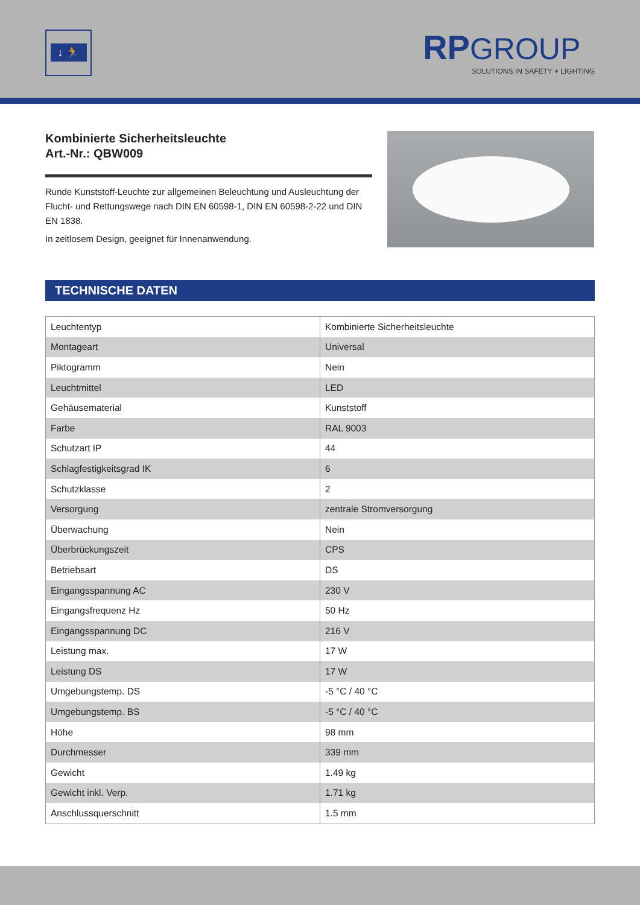↓ 🏃
RP GROUP
SOLUTIONS IN SAFETY + LIGHTING
Kombinierte Sicherheitsleuchte
Art.-Nr.: QBW009
Runde Kunststoff-Leuchte zur allgemeinen Beleuchtung und Ausleuchtung der Flucht- und Rettungswege nach DIN EN 60598-1, DIN EN 60598-2-22 und DIN EN 1838.
In zeitlosem Design, geeignet für Innenanwendung.
TECHNISCHE DATEN
| Leuchtentyp | Kombinierte Sicherheitsleuchte |
| Montageart | Universal |
| Piktogramm | Nein |
| Leuchtmittel | LED |
| Gehäusematerial | Kunststoff |
| Farbe | RAL 9003 |
| Schutzart IP | 44 |
| Schlagfestigkeitsgrad IK | 6 |
| Schutzklasse | 2 |
| Versorgung | zentrale Stromversorgung |
| Überwachung | Nein |
| Überbrückungszeit | CPS |
| Betriebsart | DS |
| Eingangsspannung AC | 230 V |
| Eingangsfrequenz Hz | 50 Hz |
| Eingangsspannung DC | 216 V |
| Leistung max. | 17 W |
| Leistung DS | 17 W |
| Umgebungstemp. DS | -5 °C / 40 °C |
| Umgebungstemp. BS | -5 °C / 40 °C |
| Höhe | 98 mm |
| Durchmesser | 339 mm |
| Gewicht | 1.49 kg |
| Gewicht inkl. Verp. | 1.71 kg |
| Anschlussquerschnitt | 1.5 mm |